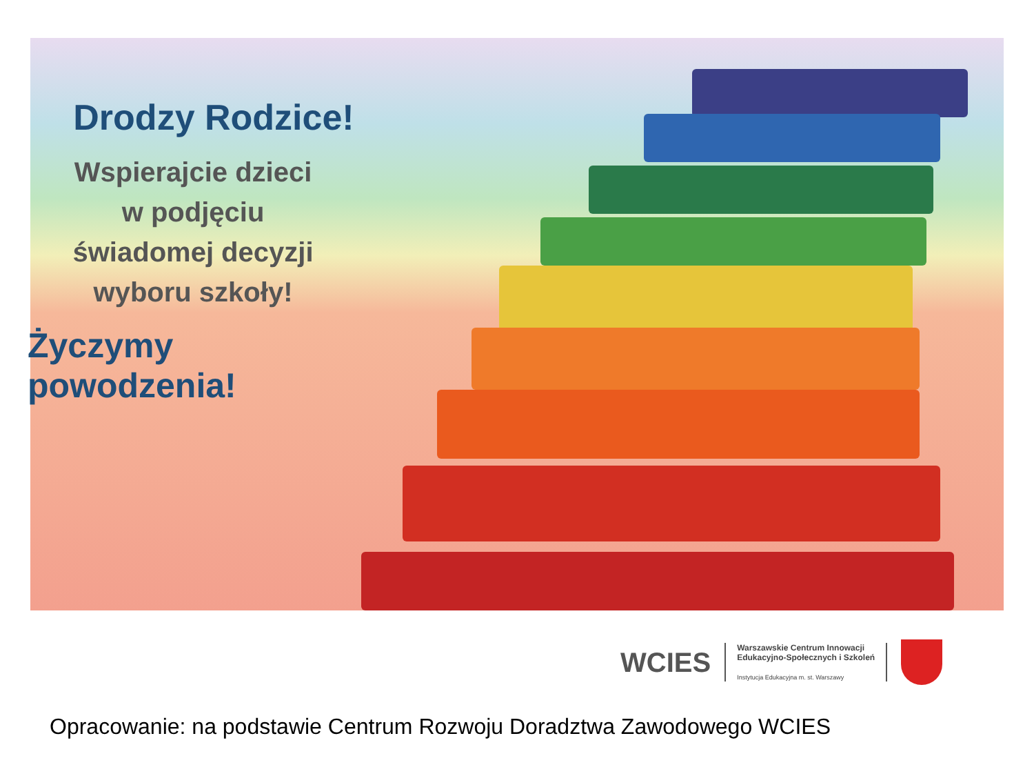Drodzy Rodzice!
Wspierajcie dzieci
w podjęciu
świadomej decyzji
wyboru szkoły!
Życzymy powodzenia!
WCIES
Warszawskie Centrum Innowacji
Edukacyjno-Społecznych i Szkoleń
Instytucja Edukacyjna m. st. Warszawy
Opracowanie: na podstawie Centrum Rozwoju Doradztwa Zawodowego WCIES